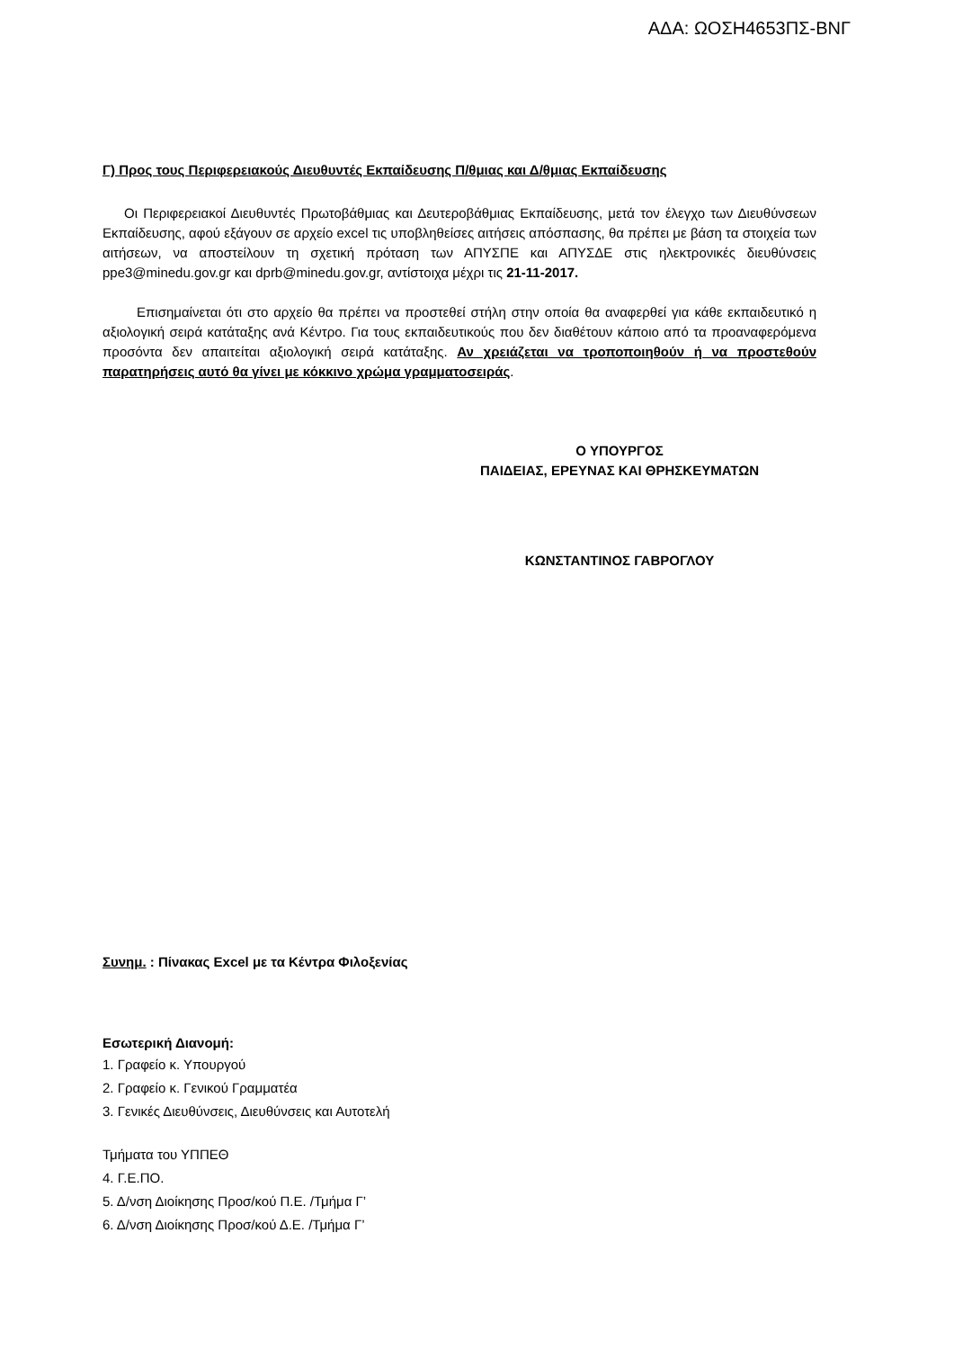ΑΔΑ: ΩΟΣΗ4653ΠΣ-ΒΝΓ
Γ) Προς τους Περιφερειακούς Διευθυντές Εκπαίδευσης Π/θμιας και Δ/θμιας Εκπαίδευσης
Οι Περιφερειακοί Διευθυντές Πρωτοβάθμιας και Δευτεροβάθμιας Εκπαίδευσης, μετά τον έλεγχο των Διευθύνσεων Εκπαίδευσης, αφού εξάγουν σε αρχείο excel τις υποβληθείσες αιτήσεις απόσπασης, θα πρέπει με βάση τα στοιχεία των αιτήσεων, να αποστείλουν τη σχετική πρόταση των ΑΠΥΣΠΕ και ΑΠΥΣΔΕ στις ηλεκτρονικές διευθύνσεις ppe3@minedu.gov.gr και dprb@minedu.gov.gr, αντίστοιχα μέχρι τις 21-11-2017.
Επισημαίνεται ότι στο αρχείο θα πρέπει να προστεθεί στήλη στην οποία θα αναφερθεί για κάθε εκπαιδευτικό η αξιολογική σειρά κατάταξης ανά Κέντρο. Για τους εκπαιδευτικούς που δεν διαθέτουν κάποιο από τα προαναφερόμενα προσόντα δεν απαιτείται αξιολογική σειρά κατάταξης. Αν χρειάζεται να τροποποιηθούν ή να προστεθούν παρατηρήσεις αυτό θα γίνει με κόκκινο χρώμα γραμματοσειράς.
Ο ΥΠΟΥΡΓΟΣ
ΠΑΙΔΕΙΑΣ, ΕΡΕΥΝΑΣ ΚΑΙ ΘΡΗΣΚΕΥΜΑΤΩΝ
ΚΩΝΣΤΑΝΤΙΝΟΣ ΓΑΒΡΟΓΛΟΥ
Συνημ. : Πίνακας Excel με τα Κέντρα Φιλοξενίας
Εσωτερική Διανομή:
1. Γραφείο κ. Υπουργού
2. Γραφείο κ. Γενικού Γραμματέα
3. Γενικές Διευθύνσεις, Διευθύνσεις και Αυτοτελή
Τμήματα του ΥΠΠΕΘ
4. Γ.Ε.ΠΟ.
5. Δ/νση Διοίκησης Προσ/κού Π.Ε. /Τμήμα Γ’
6. Δ/νση Διοίκησης Προσ/κού Δ.Ε. /Τμήμα Γ’